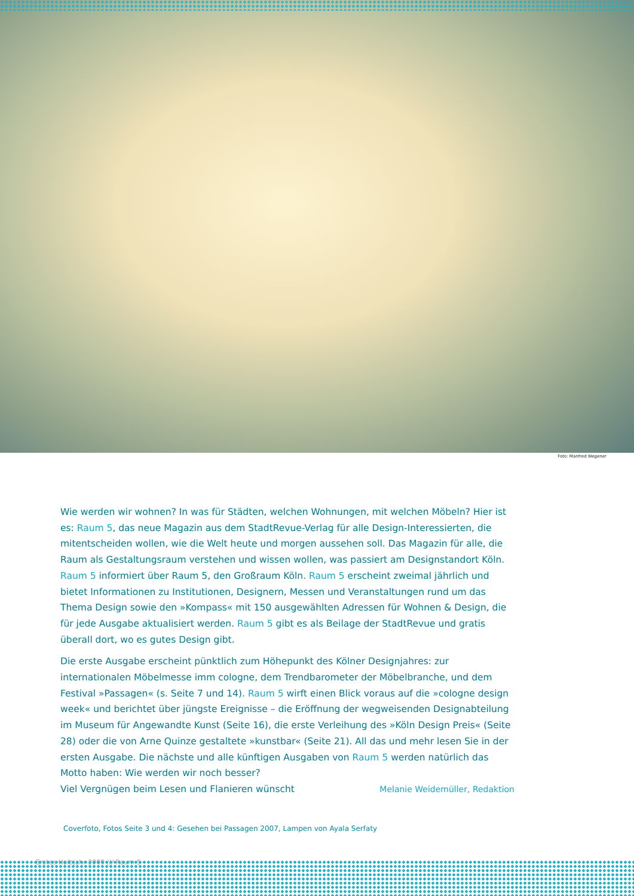Foto: Manfred Wegener
Wie werden wir wohnen? In was für Städten, welchen Wohnungen, mit welchen Möbeln? Hier ist es: Raum 5, das neue Magazin aus dem StadtRevue-Verlag für alle Design-Interessierten, die mitent­scheiden wollen, wie die Welt heute und morgen aussehen soll. Das Magazin für alle, die Raum als Gestaltungsraum verstehen und wissen wollen, was passiert am Designstandort Köln. Raum 5 informiert über Raum 5, den Großraum Köln. Raum 5 erscheint zweimal jährlich und bietet Informati­onen zu Institutionen, Designern, Messen und Veranstaltungen rund um das Thema Design sowie den »Kompass« mit 150 ausgewählten Adressen für Wohnen & Design, die für jede Ausgabe aktualisiert werden. Raum 5 gibt es als Beilage der StadtRevue und gratis überall dort, wo es gutes Design gibt.
Die erste Ausgabe erscheint pünktlich zum Höhepunkt des Kölner Designjahres: zur internationalen Möbelmesse imm cologne, dem Trendbarometer der Möbelbranche, und dem Festival »Passagen« (s. Seite 7 und 14). Raum 5 wirft einen Blick voraus auf die »cologne design week« und berichtet über jüngste Ereignisse – die Eröffnung der wegweisenden Designabteilung im Museum für Angewandte Kunst (Seite 16), die erste Verleihung des »Köln Design Preis« (Seite 28) oder die von Arne Quinze gestaltete »kunstbar« (Seite 21). All das und mehr lesen Sie in der ersten Ausgabe. Die nächste und alle künftigen Ausgaben von Raum 5 werden natürlich das Motto haben: Wie werden wir noch besser?
Viel Vergnügen beim Lesen und Flanieren wünscht Melanie Weidemüller, Redaktion
Coverfoto, Fotos Seite 3 und 4: Gesehen bei Passagen 2007, Lampen von Ayala Serfaty
Erstes Halbjahr 2009 /// Raum 5